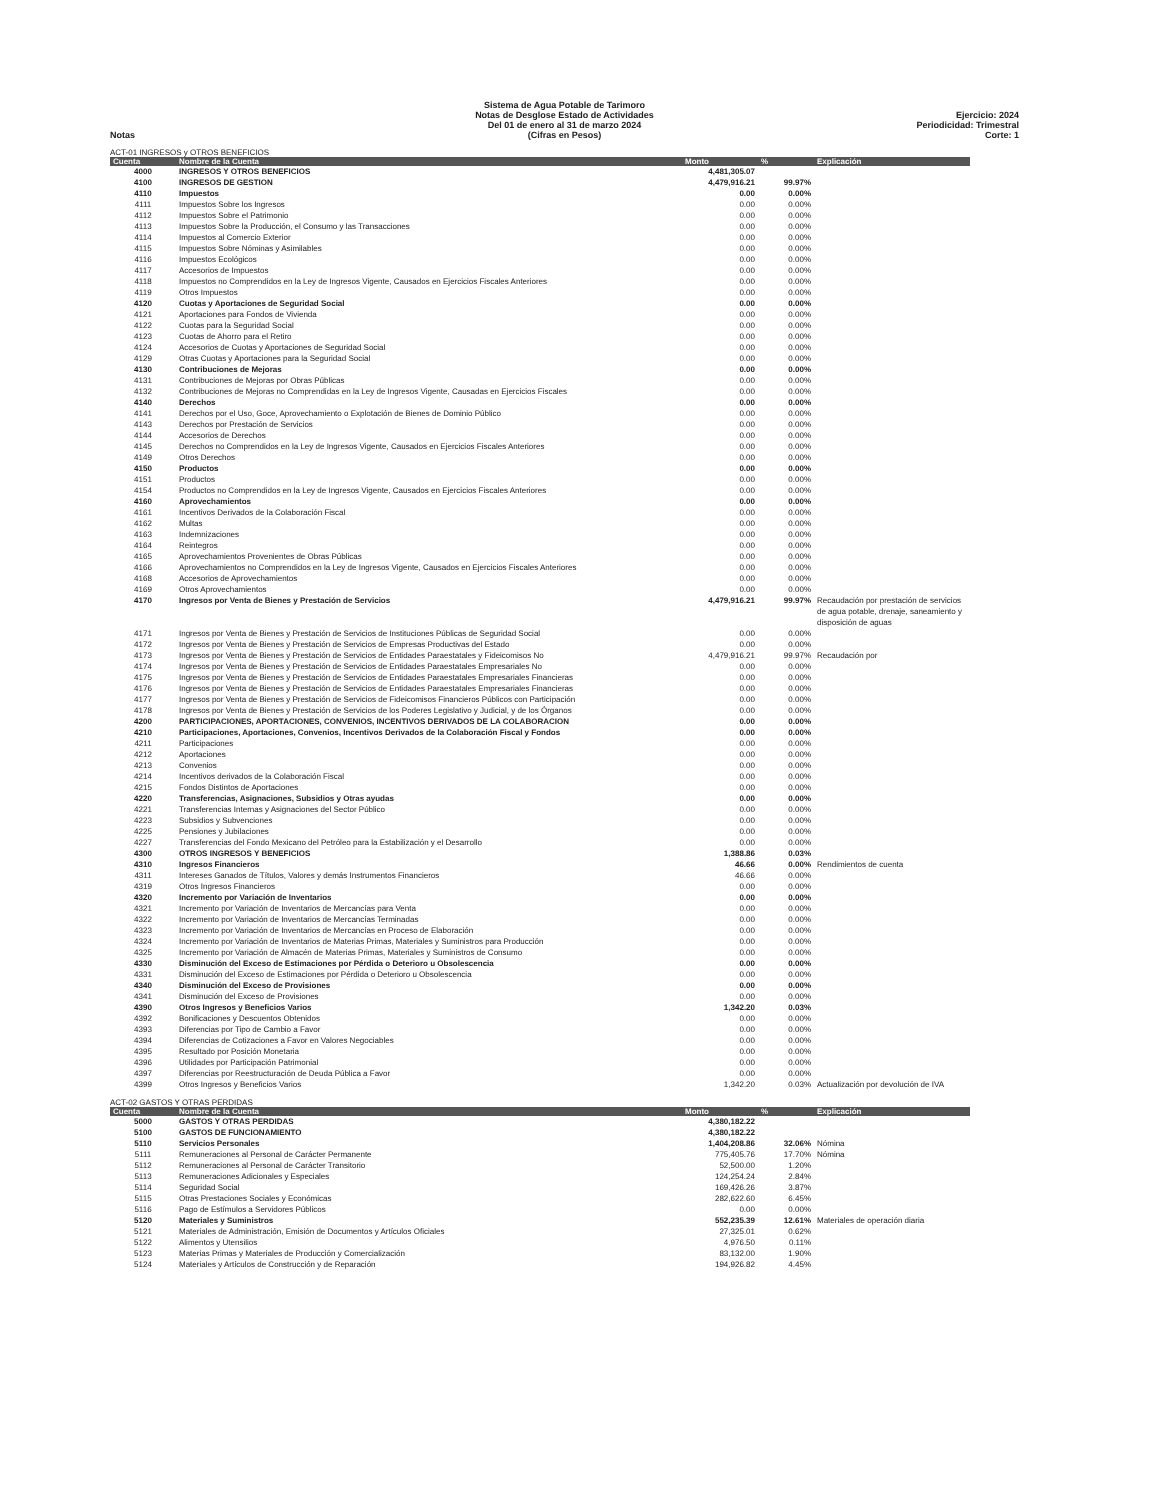Notas Sistema de Agua Potable de Tarimoro
Notas de Desglose Estado de Actividades
Del 01 de enero al 31 de marzo 2024
(Cifras en Pesos)
Ejercicio: 2024
Periodicidad: Trimestral
Corte: 1
ACT-01 INGRESOS y OTROS BENEFICIOS
| Cuenta | Nombre de la Cuenta | Monto | % | Explicación |
| --- | --- | --- | --- | --- |
| 4000 | INGRESOS Y OTROS BENEFICIOS | 4,481,305.07 | | |
| 4100 | INGRESOS DE GESTION | 4,479,916.21 | 99.97% | |
| 4110 | Impuestos | 0.00 | 0.00% | |
| 4111 | Impuestos Sobre los Ingresos | 0.00 | 0.00% | |
| 4112 | Impuestos Sobre el Patrimonio | 0.00 | 0.00% | |
| 4113 | Impuestos Sobre la Producción, el Consumo y las Transacciones | 0.00 | 0.00% | |
| 4114 | Impuestos al Comercio Exterior | 0.00 | 0.00% | |
| 4115 | Impuestos Sobre Nóminas y Asimilables | 0.00 | 0.00% | |
| 4116 | Impuestos Ecológicos | 0.00 | 0.00% | |
| 4117 | Accesorios de Impuestos | 0.00 | 0.00% | |
| 4118 | Impuestos no Comprendidos en la Ley de Ingresos Vigente, Causados en Ejercicios Fiscales Anteriores | 0.00 | 0.00% | |
| 4119 | Otros Impuestos | 0.00 | 0.00% | |
| 4120 | Cuotas y Aportaciones de Seguridad Social | 0.00 | 0.00% | |
| 4121 | Aportaciones para Fondos de Vivienda | 0.00 | 0.00% | |
| 4122 | Cuotas para la Seguridad Social | 0.00 | 0.00% | |
| 4123 | Cuotas de Ahorro para el Retiro | 0.00 | 0.00% | |
| 4124 | Accesorios de Cuotas y Aportaciones de Seguridad Social | 0.00 | 0.00% | |
| 4129 | Otras Cuotas y Aportaciones para la Seguridad Social | 0.00 | 0.00% | |
| 4130 | Contribuciones de Mejoras | 0.00 | 0.00% | |
| 4131 | Contribuciones de Mejoras por Obras Públicas | 0.00 | 0.00% | |
| 4132 | Contribuciones de Mejoras no Comprendidas en la Ley de Ingresos Vigente, Causadas en Ejercicios Fiscales | 0.00 | 0.00% | |
| 4140 | Derechos | 0.00 | 0.00% | |
| 4141 | Derechos por el Uso, Goce, Aprovechamiento o Explotación de Bienes de Dominio Público | 0.00 | 0.00% | |
| 4143 | Derechos por Prestación de Servicios | 0.00 | 0.00% | |
| 4144 | Accesorios de Derechos | 0.00 | 0.00% | |
| 4145 | Derechos no Comprendidos en la Ley de Ingresos Vigente, Causados en Ejercicios Fiscales Anteriores | 0.00 | 0.00% | |
| 4149 | Otros Derechos | 0.00 | 0.00% | |
| 4150 | Productos | 0.00 | 0.00% | |
| 4151 | Productos | 0.00 | 0.00% | |
| 4154 | Productos no Comprendidos en la Ley de Ingresos Vigente, Causados en Ejercicios Fiscales Anteriores | 0.00 | 0.00% | |
| 4160 | Aprovechamientos | 0.00 | 0.00% | |
| 4161 | Incentivos Derivados de la Colaboración Fiscal | 0.00 | 0.00% | |
| 4162 | Multas | 0.00 | 0.00% | |
| 4163 | Indemnizaciones | 0.00 | 0.00% | |
| 4164 | Reintegros | 0.00 | 0.00% | |
| 4165 | Aprovechamientos Provenientes de Obras Públicas | 0.00 | 0.00% | |
| 4166 | Aprovechamientos no Comprendidos en la Ley de Ingresos Vigente, Causados en Ejercicios Fiscales Anteriores | 0.00 | 0.00% | |
| 4168 | Accesorios de Aprovechamientos | 0.00 | 0.00% | |
| 4169 | Otros Aprovechamientos | 0.00 | 0.00% | |
| 4170 | Ingresos por Venta de Bienes y Prestación de Servicios | 4,479,916.21 | 99.97% | Recaudación por prestación de servicios de agua potable, drenaje, saneamiento y disposición de aguas |
| 4171 | Ingresos por Venta de Bienes y Prestación de Servicios de Instituciones Públicas de Seguridad Social | 0.00 | 0.00% | |
| 4172 | Ingresos por Venta de Bienes y Prestación de Servicios de Empresas Productivas del Estado | 0.00 | 0.00% | |
| 4173 | Ingresos por Venta de Bienes y Prestación de Servicios de Entidades Paraestatales y Fideicomisos No | 4,479,916.21 | 99.97% | Recaudación por |
| 4174 | Ingresos por Venta de Bienes y Prestación de Servicios de Entidades Paraestatales Empresariales No | 0.00 | 0.00% | |
| 4175 | Ingresos por Venta de Bienes y Prestación de Servicios de Entidades Paraestatales Empresariales Financieras | 0.00 | 0.00% | |
| 4176 | Ingresos por Venta de Bienes y Prestación de Servicios de Entidades Paraestatales Empresariales Financieras | 0.00 | 0.00% | |
| 4177 | Ingresos por Venta de Bienes y Prestación de Servicios de Fideicomisos Financieros Públicos con Participación | 0.00 | 0.00% | |
| 4178 | Ingresos por Venta de Bienes y Prestación de Servicios de los Poderes Legislativo y Judicial, y de los Órganos | 0.00 | 0.00% | |
| 4200 | PARTICIPACIONES, APORTACIONES, CONVENIOS, INCENTIVOS DERIVADOS DE LA COLABORACION | 0.00 | 0.00% | |
| 4210 | Participaciones, Aportaciones, Convenios, Incentivos Derivados de la Colaboración Fiscal y Fondos | 0.00 | 0.00% | |
| 4211 | Participaciones | 0.00 | 0.00% | |
| 4212 | Aportaciones | 0.00 | 0.00% | |
| 4213 | Convenios | 0.00 | 0.00% | |
| 4214 | Incentivos derivados de la Colaboración Fiscal | 0.00 | 0.00% | |
| 4215 | Fondos Distintos de Aportaciones | 0.00 | 0.00% | |
| 4220 | Transferencias, Asignaciones, Subsidios y Otras ayudas | 0.00 | 0.00% | |
| 4221 | Transferencias Internas y Asignaciones del Sector Público | 0.00 | 0.00% | |
| 4223 | Subsidios y Subvenciones | 0.00 | 0.00% | |
| 4225 | Pensiones y Jubilaciones | 0.00 | 0.00% | |
| 4227 | Transferencias del Fondo Mexicano del Petróleo para la Estabilización y el Desarrollo | 0.00 | 0.00% | |
| 4300 | OTROS INGRESOS Y BENEFICIOS | 1,388.86 | 0.03% | |
| 4310 | Ingresos Financieros | 46.66 | 0.00% | Rendimientos de cuenta |
| 4311 | Intereses Ganados de Títulos, Valores y demás Instrumentos Financieros | 46.66 | 0.00% | |
| 4319 | Otros Ingresos Financieros | 0.00 | 0.00% | |
| 4320 | Incremento por Variación de Inventarios | 0.00 | 0.00% | |
| 4321 | Incremento por Variación de Inventarios de Mercancías para Venta | 0.00 | 0.00% | |
| 4322 | Incremento por Variación de Inventarios de Mercancías Terminadas | 0.00 | 0.00% | |
| 4323 | Incremento por Variación de Inventarios de Mercancías en Proceso de Elaboración | 0.00 | 0.00% | |
| 4324 | Incremento por Variación de Inventarios de Materias Primas, Materiales y Suministros para Producción | 0.00 | 0.00% | |
| 4325 | Incremento por Variación de Almacén de Materias Primas, Materiales y Suministros de Consumo | 0.00 | 0.00% | |
| 4330 | Disminución del Exceso de Estimaciones por Pérdida o Deterioro u Obsolescencia | 0.00 | 0.00% | |
| 4331 | Disminución del Exceso de Estimaciones por Pérdida o Deterioro u Obsolescencia | 0.00 | 0.00% | |
| 4340 | Disminución del Exceso de Provisiones | 0.00 | 0.00% | |
| 4341 | Disminución del Exceso de Provisiones | 0.00 | 0.00% | |
| 4390 | Otros Ingresos y Beneficios Varios | 1,342.20 | 0.03% | |
| 4392 | Bonificaciones y Descuentos Obtenidos | 0.00 | 0.00% | |
| 4393 | Diferencias por Tipo de Cambio a Favor | 0.00 | 0.00% | |
| 4394 | Diferencias de Cotizaciones a Favor en Valores Negociables | 0.00 | 0.00% | |
| 4395 | Resultado por Posición Monetaria | 0.00 | 0.00% | |
| 4396 | Utilidades por Participación Patrimonial | 0.00 | 0.00% | |
| 4397 | Diferencias por Reestructuración de Deuda Pública a Favor | 0.00 | 0.00% | |
| 4399 | Otros Ingresos y Beneficios Varios | 1,342.20 | 0.03% | Actualización por devolución de IVA |
ACT-02 GASTOS Y OTRAS PERDIDAS
| Cuenta | Nombre de la Cuenta | Monto | % | Explicación |
| --- | --- | --- | --- | --- |
| 5000 | GASTOS Y OTRAS PERDIDAS | 4,380,182.22 | | |
| 5100 | GASTOS DE FUNCIONAMIENTO | 4,380,182.22 | | |
| 5110 | Servicios Personales | 1,404,208.86 | 32.06% | Nómina |
| 5111 | Remuneraciones al Personal de Carácter Permanente | 775,405.76 | 17.70% | Nómina |
| 5112 | Remuneraciones al Personal de Carácter Transitorio | 52,500.00 | 1.20% | |
| 5113 | Remuneraciones Adicionales y Especiales | 124,254.24 | 2.84% | |
| 5114 | Seguridad Social | 169,426.26 | 3.87% | |
| 5115 | Otras Prestaciones Sociales y Económicas | 282,622.60 | 6.45% | |
| 5116 | Pago de Estímulos a Servidores Públicos | 0.00 | 0.00% | |
| 5120 | Materiales y Suministros | 552,235.39 | 12.61% | Materiales de operación diaria |
| 5121 | Materiales de Administración, Emisión de Documentos y Artículos Oficiales | 27,325.01 | 0.62% | |
| 5122 | Alimentos y Utensilios | 4,976.50 | 0.11% | |
| 5123 | Materias Primas y Materiales de Producción y Comercialización | 83,132.00 | 1.90% | |
| 5124 | Materiales y Artículos de Construcción y de Reparación | 194,926.82 | 4.45% | |